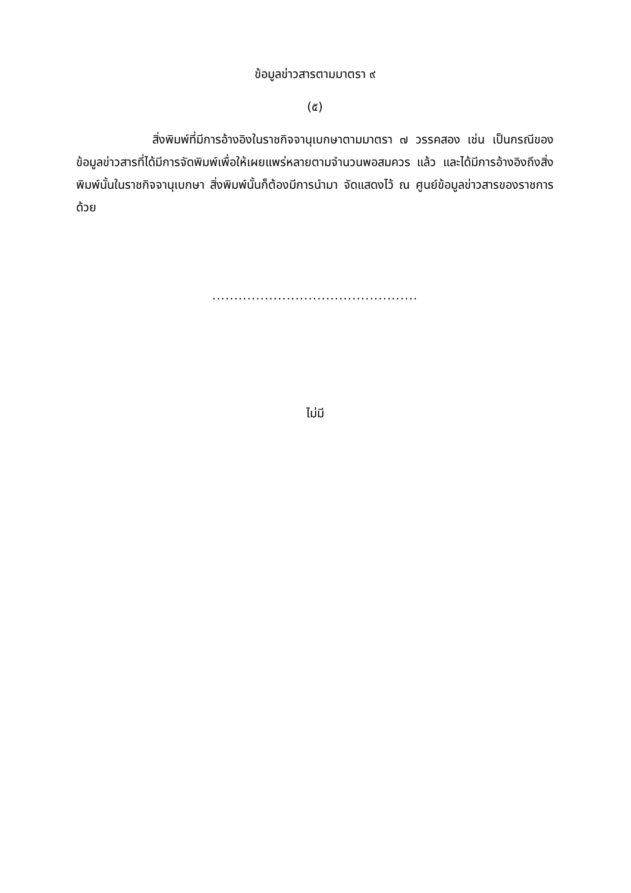ข้อมูลข่าวสารตามมาตรา ๙
(๕)
สิ่งพิมพ์ที่มีการอ้างอิงในราชกิจจานุเบกษาตามมาตรา ๗ วรรคสอง เช่น เป็นกรณีของข้อมูลข่าวสารที่ได้มีการจัดพิมพ์เพื่อให้เผยแพร่หลายตามจำนวนพอสมควร แล้ว และได้มีการอ้างอิงถึงสิ่งพิมพ์นั้นในราชกิจจานุเบกษา สิ่งพิมพ์นั้นก็ต้องมีการนำมา จัดแสดงไว้ ณ ศูนย์ข้อมูลข่าวสารของราชการด้วย
...............................................
ไม่มี